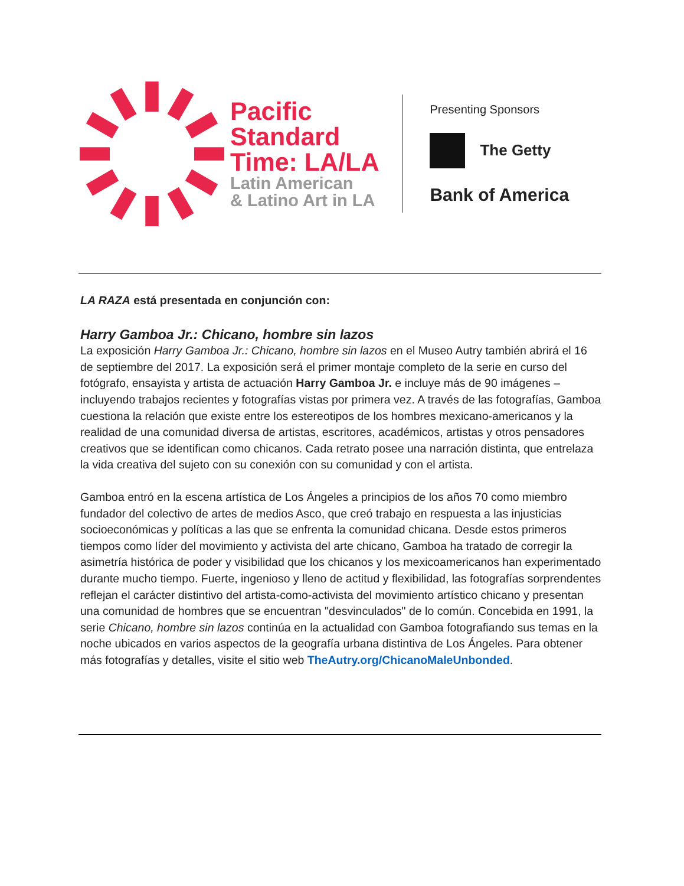Pacific
Standard
Time: LA/LA
Latin American
& Latino Art in LA
Presenting Sponsors
The Getty
Bank of America
LA RAZA está presentada en conjunción con:
Harry Gamboa Jr.: Chicano, hombre sin lazos
La exposición Harry Gamboa Jr.: Chicano, hombre sin lazos en el Museo Autry también abrirá el 16 de septiembre del 2017. La exposición será el primer montaje completo de la serie en curso del fotógrafo, ensayista y artista de actuación Harry Gamboa Jr. e incluye más de 90 imágenes – incluyendo trabajos recientes y fotografías vistas por primera vez. A través de las fotografías, Gamboa cuestiona la relación que existe entre los estereotipos de los hombres mexicano-americanos y la realidad de una comunidad diversa de artistas, escritores, académicos, artistas y otros pensadores creativos que se identifican como chicanos. Cada retrato posee una narración distinta, que entrelaza la vida creativa del sujeto con su conexión con su comunidad y con el artista.
Gamboa entró en la escena artística de Los Ángeles a principios de los años 70 como miembro fundador del colectivo de artes de medios Asco, que creó trabajo en respuesta a las injusticias socioeconómicas y políticas a las que se enfrenta la comunidad chicana. Desde estos primeros tiempos como líder del movimiento y activista del arte chicano, Gamboa ha tratado de corregir la asimetría histórica de poder y visibilidad que los chicanos y los mexicoamericanos han experimentado durante mucho tiempo. Fuerte, ingenioso y lleno de actitud y flexibilidad, las fotografías sorprendentes reflejan el carácter distintivo del artista-como-activista del movimiento artístico chicano y presentan una comunidad de hombres que se encuentran "desvinculados" de lo común. Concebida en 1991, la serie Chicano, hombre sin lazos continúa en la actualidad con Gamboa fotografiando sus temas en la noche ubicados en varios aspectos de la geografía urbana distintiva de Los Ángeles. Para obtener más fotografías y detalles, visite el sitio web TheAutry.org/ChicanoMaleUnbonded.